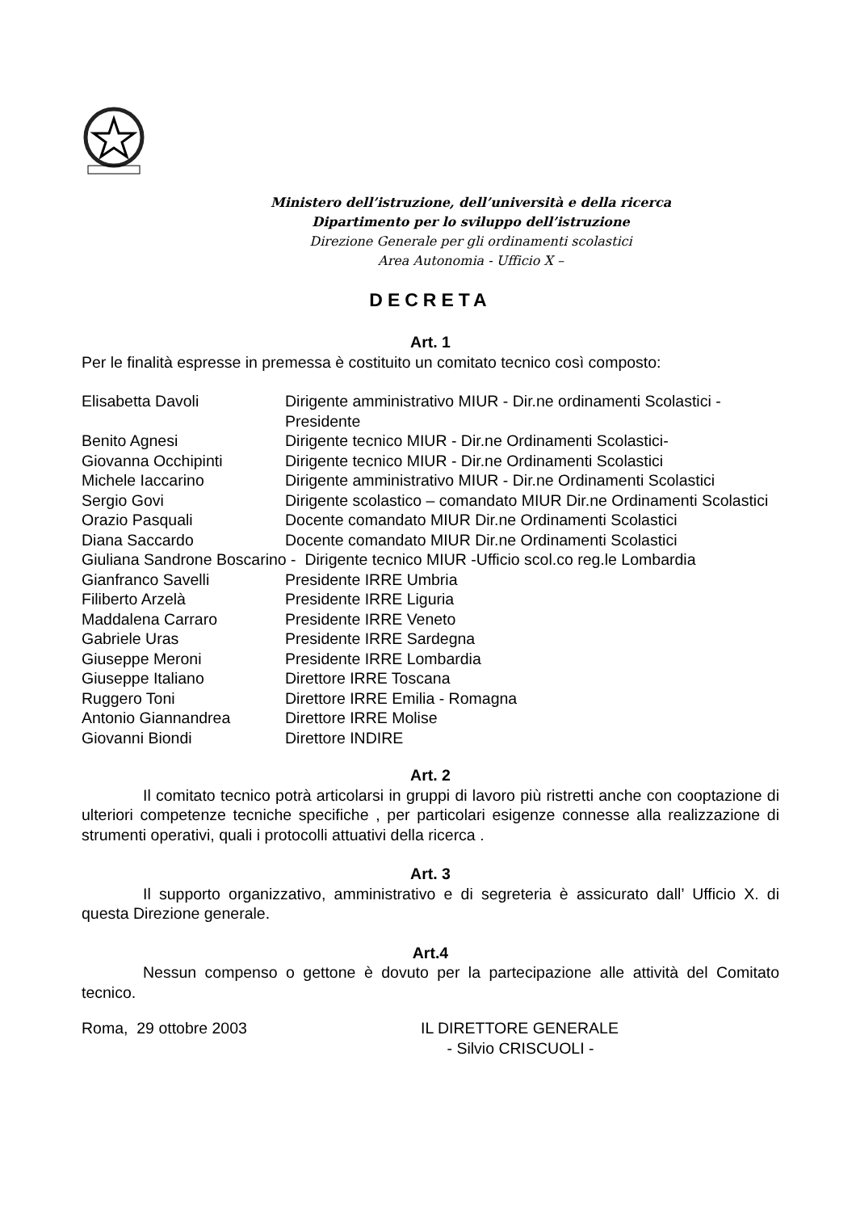Ministero dell’istruzione, dell’università e della ricerca
Dipartimento per lo sviluppo dell’istruzione
Direzione Generale per gli ordinamenti scolastici
Area Autonomia - Ufficio X –
DECRETA
Art. 1
Per le finalità espresse in premessa è costituito un comitato tecnico così composto:
| Elisabetta Davoli | Dirigente amministrativo MIUR - Dir.ne ordinamenti Scolastici - Presidente |
| Benito Agnesi | Dirigente tecnico MIUR - Dir.ne Ordinamenti Scolastici- |
| Giovanna Occhipinti | Dirigente tecnico MIUR - Dir.ne Ordinamenti Scolastici |
| Michele Iaccarino | Dirigente amministrativo MIUR - Dir.ne Ordinamenti Scolastici |
| Sergio Govi | Dirigente scolastico – comandato MIUR Dir.ne Ordinamenti Scolastici |
| Orazio Pasquali | Docente comandato MIUR Dir.ne Ordinamenti Scolastici |
| Diana Saccardo | Docente comandato MIUR Dir.ne Ordinamenti Scolastici |
| Giuliana Sandrone Boscarino - Dirigente tecnico MIUR -Ufficio scol.co reg.le Lombardia | |
| Gianfranco Savelli | Presidente IRRE Umbria |
| Filiberto Arzelà | Presidente IRRE Liguria |
| Maddalena Carraro | Presidente IRRE Veneto |
| Gabriele Uras | Presidente IRRE Sardegna |
| Giuseppe Meroni | Presidente IRRE Lombardia |
| Giuseppe Italiano | Direttore IRRE Toscana |
| Ruggero Toni | Direttore IRRE Emilia - Romagna |
| Antonio Giannandrea | Direttore IRRE Molise |
| Giovanni Biondi | Direttore INDIRE |
Art. 2
Il comitato tecnico potrà articolarsi in gruppi di lavoro più ristretti anche con cooptazione di ulteriori competenze tecniche specifiche , per particolari esigenze connesse alla realizzazione di strumenti operativi, quali i protocolli attuativi della ricerca .
Art. 3
Il supporto organizzativo, amministrativo e di segreteria è assicurato dall’ Ufficio X. di questa Direzione generale.
Art.4
Nessun compenso o gettone è dovuto per la partecipazione alle attività del Comitato tecnico.
Roma, 29 ottobre 2003 IL DIRETTORE GENERALE
- Silvio CRISCUOLI -